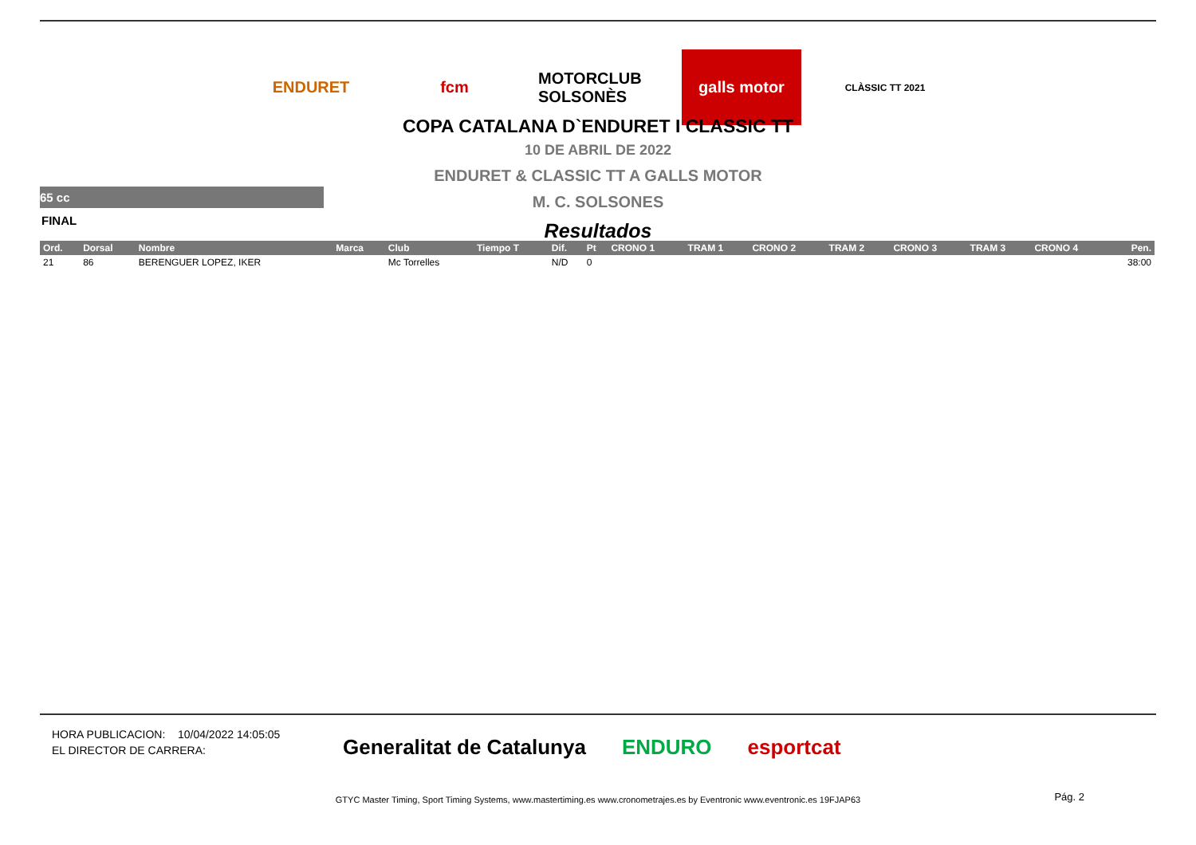ENDURET fcm MOTORCLUB SOLSONÈS
galls motor
CLÀSSIC TT 2021
COPA CATALANA D`ENDURET I CLASSIC TT
10 DE ABRIL DE 2022
ENDURET & CLASSIC TT A GALLS MOTOR
M. C. SOLSONES
Resultados
65 cc
FINAL
| Ord. | Dorsal | Nombre | Marca | Club | Tiempo T | Dif. | Pt | CRONO 1 | TRAM 1 | CRONO 2 | TRAM 2 | CRONO 3 | TRAM 3 | CRONO 4 | Pen. |
| --- | --- | --- | --- | --- | --- | --- | --- | --- | --- | --- | --- | --- | --- | --- | --- |
| 21 | 86 | BERENGUER LOPEZ, IKER | | Mc Torrelles | | N/D | 0 | | | | | | | | 38:00 |
HORA PUBLICACION: 10/04/2022 14:05:05
EL DIRECTOR DE CARRERA:
Generalitat de Catalunya ENDURO esportcat
GTYC Master Timing, Sport Timing Systems, www.mastertiming.es www.cronometrajes.es by Eventronic www.eventronic.es 19FJAP63 Pág. 2